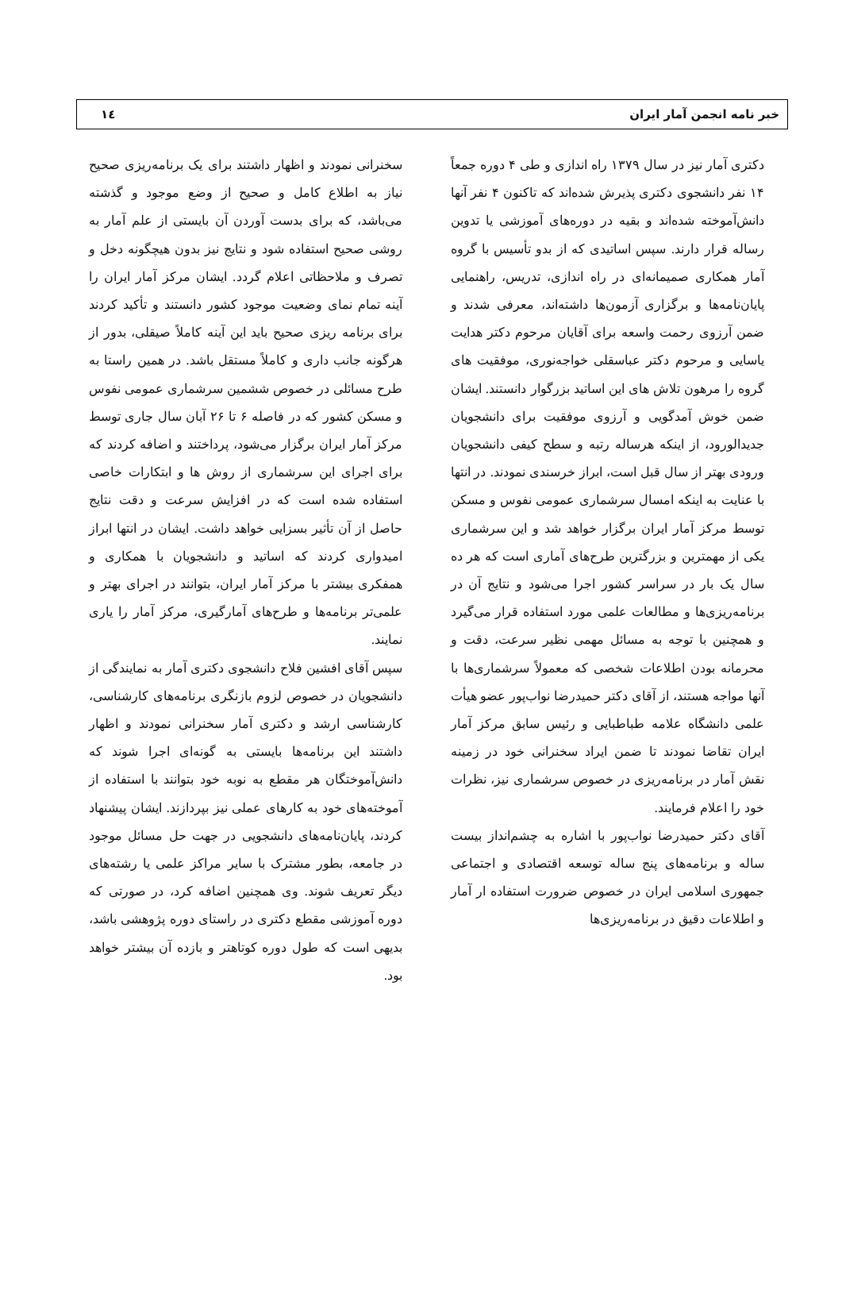خبر نامه انجمن آمار ایران ۱٤
دکتری آمار نیز در سال ۱۳۷۹ راه اندازی و طی ۴ دوره جمعاً ۱۴ نفر دانشجوی دکتری پذیرش شده‌اند که تاکنون ۴ نفر آنها دانش‌آموخته شده‌اند و بقیه در دوره‌های آموزشی یا تدوین رساله قرار دارند. سپس اساتیدی که از بدو تأسیس با گروه آمار همکاری صمیمانه‌ای در راه اندازی، تدریس، راهنمایی پایان‌نامه‌ها و برگزاری آزمون‌ها داشته‌اند، معرفی شدند و ضمن آرزوی رحمت واسعه برای آقایان مرحوم دکتر هدایت یاسایی و مرحوم دکتر عباسقلی خواجه‌نوری، موفقیت های گروه را مرهون تلاش های این اساتید بزرگوار دانستند. ایشان ضمن خوش آمدگویی و آرزوی موفقیت برای دانشجویان جدیدالورود، از اینکه هرساله رتبه و سطح کیفی دانشجویان ورودی بهتر از سال قبل است، ابراز خرسندی نمودند. در انتها با عنایت به اینکه امسال سرشماری عمومی نفوس و مسکن توسط مرکز آمار ایران برگزار خواهد شد و این سرشماری یکی از مهمترین و بزرگترین طرح‌های آماری است که هر ده سال یک بار در سراسر کشور اجرا می‌شود و نتایج آن در برنامه‌ریزی‌ها و مطالعات علمی مورد استفاده قرار می‌گیرد و همچنین با توجه به مسائل مهمی نظیر سرعت، دقت و محرمانه بودن اطلاعات شخصی که معمولاً سرشماری‌ها با آنها مواجه هستند، از آقای دکتر حمیدرضا نواب‌پور عضو هیأت علمی دانشگاه علامه طباطبایی و رئیس سابق مرکز آمار ایران تقاضا نمودند تا ضمن ایراد سخنرانی خود در زمینه نقش آمار در برنامه‌ریزی در خصوص سرشماری نیز، نظرات خود را اعلام فرمایند.
آقای دکتر حمیدرضا نواب‌پور با اشاره به چشم‌انداز بیست ساله و برنامه‌های پنج ساله توسعه اقتصادی و اجتماعی جمهوری اسلامی ایران در خصوص ضرورت استفاده ار آمار و اطلاعات دقیق در برنامه‌ریزی‌ها
سخنرانی نمودند و اظهار داشتند برای یک برنامه‌ریزی صحیح نیاز به اطلاع کامل و صحیح از وضع موجود و گذشته می‌باشد، که برای بدست آوردن آن بایستی از علم آمار به روشی صحیح استفاده شود و نتایج نیز بدون هیچگونه دخل و تصرف و ملاحظاتی اعلام گردد. ایشان مرکز آمار ایران را آینه تمام نمای وضعیت موجود کشور دانستند و تأکید کردند برای برنامه ریزی صحیح باید این آینه کاملاً صیقلی، بدور از هرگونه جانب داری و کاملاً مستقل باشد. در همین راستا به طرح مسائلی در خصوص ششمین سرشماری عمومی نفوس و مسکن کشور که در فاصله ۶ تا ۲۶ آبان سال جاری توسط مرکز آمار ایران برگزار می‌شود، پرداختند و اضافه کردند که برای اجرای این سرشماری از روش ها و ابتکارات خاصی استفاده شده است که در افزایش سرعت و دقت نتایج حاصل از آن تأثیر بسزایی خواهد داشت. ایشان در انتها ابراز امیدواری کردند که اساتید و دانشجویان با همکاری و همفکری بیشتر با مرکز آمار ایران، بتوانند در اجرای بهتر و علمی‌تر برنامه‌ها و طرح‌های آمارگیری، مرکز آمار را یاری نمایند.
سپس آقای افشین فلاح دانشجوی دکتری آمار به نمایندگی از دانشجویان در خصوص لزوم بازنگری برنامه‌های کارشناسی، کارشناسی ارشد و دکتری آمار سخنرانی نمودند و اظهار داشتند این برنامه‌ها بایستی به گونه‌ای اجرا شوند که دانش‌آموختگان هر مقطع به نوبه خود بتوانند با استفاده از آموخته‌های خود به کارهای عملی نیز بپردازند. ایشان پیشنهاد کردند، پایان‌نامه‌های دانشجویی در جهت حل مسائل موجود در جامعه، بطور مشترک با سایر مراکز علمی یا رشته‌های دیگر تعریف شوند. وی همچنین اضافه کرد، در صورتی که دوره آموزشی مقطع دکتری در راستای دوره پژوهشی باشد، بدیهی است که طول دوره کوتاهتر و بازده آن بیشتر خواهد بود.